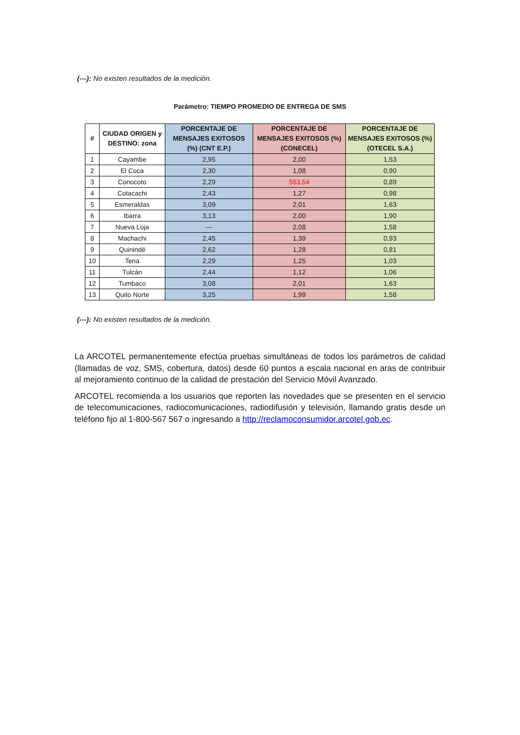(---): No existen resultados de la medición.
Parámetro: TIEMPO PROMEDIO DE ENTREGA DE SMS
| # | CIUDAD ORIGEN y DESTINO: zona | PORCENTAJE DE MENSAJES EXITOSOS (%) (CNT E.P.) | PORCENTAJE DE MENSAJES EXITOSOS (%) (CONECEL) | PORCENTAJE DE MENSAJES EXITOSOS (%) (OTECEL S.A.) |
| --- | --- | --- | --- | --- |
| 1 | Cayambe | 2,95 | 2,00 | 1,53 |
| 2 | El Coca | 2,30 | 1,08 | 0,90 |
| 3 | Conocoto | 2,29 | 563,54 | 0,89 |
| 4 | Cotacachi | 2,43 | 1,27 | 0,98 |
| 5 | Esmeraldas | 3,09 | 2,01 | 1,63 |
| 6 | Ibarra | 3,13 | 2,00 | 1,90 |
| 7 | Nueva Loja | --- | 2,08 | 1,58 |
| 8 | Machachi | 2,45 | 1,39 | 0,93 |
| 9 | Quinindé | 2,62 | 1,28 | 0,81 |
| 10 | Tena | 2,29 | 1,25 | 1,03 |
| 11 | Tulcán | 2,44 | 1,12 | 1,06 |
| 12 | Tumbaco | 3,08 | 2,01 | 1,63 |
| 13 | Quito Norte | 3,25 | 1,99 | 1,58 |
(---): No existen resultados de la medición.
La ARCOTEL permanentemente efectúa pruebas simultáneas de todos los parámetros de calidad (llamadas de voz, SMS, cobertura, datos) desde 60 puntos a escala nacional en aras de contribuir al mejoramiento continuo de la calidad de prestación del Servicio Móvil Avanzado.
ARCOTEL recomienda a los usuarios que reporten las novedades que se presenten en el servicio de telecomunicaciones, radiocomunicaciones, radiodifusión y televisión, llamando gratis desde un teléfono fijo al 1-800-567 567 o ingresando a http://reclamoconsumidor.arcotel.gob.ec.